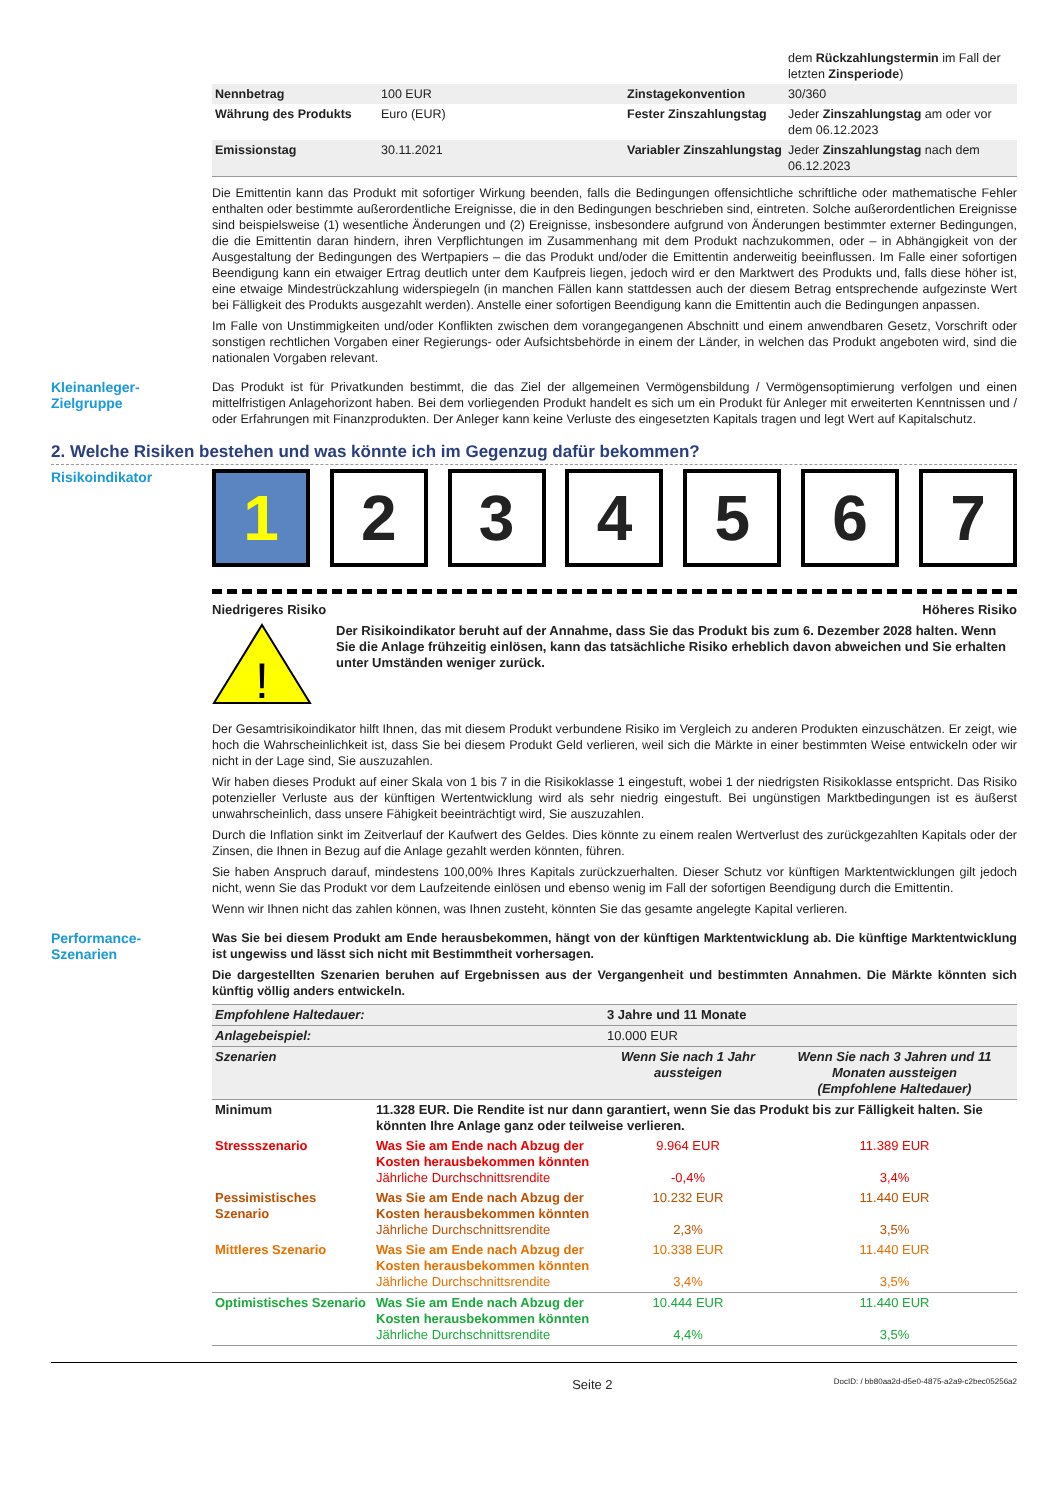| | | | dem Rückzahlungstermin im Fall der letzten Zinsperiode ) |
| Nennbetrag | 100 EUR | Zinstagekonvention | 30/360 |
| Währung des Produkts | Euro (EUR) | Fester Zinszahlungstag | Jeder Zinszahlungstag am oder vor dem 06.12.2023 |
| Emissionstag | 30.11.2021 | Variabler Zinszahlungstag | Jeder Zinszahlungstag nach dem 06.12.2023 |
Die Emittentin kann das Produkt mit sofortiger Wirkung beenden, falls die Bedingungen offensichtliche schriftliche oder mathematische Fehler enthalten oder bestimmte außerordentliche Ereignisse, die in den Bedingungen beschrieben sind, eintreten. Solche außerordentlichen Ereignisse sind beispielsweise (1) wesentliche Änderungen und (2) Ereignisse, insbesondere aufgrund von Änderungen bestimmter externer Bedingungen, die die Emittentin daran hindern, ihren Verpflichtungen im Zusammenhang mit dem Produkt nachzukommen, oder – in Abhängigkeit von der Ausgestaltung der Bedingungen des Wertpapiers – die das Produkt und/oder die Emittentin anderweitig beeinflussen. Im Falle einer sofortigen Beendigung kann ein etwaiger Ertrag deutlich unter dem Kaufpreis liegen, jedoch wird er den Marktwert des Produkts und, falls diese höher ist, eine etwaige Mindestrückzahlung widerspiegeln (in manchen Fällen kann stattdessen auch der diesem Betrag entsprechende aufgezinste Wert bei Fälligkeit des Produkts ausgezahlt werden). Anstelle einer sofortigen Beendigung kann die Emittentin auch die Bedingungen anpassen.
Im Falle von Unstimmigkeiten und/oder Konflikten zwischen dem vorangegangenen Abschnitt und einem anwendbaren Gesetz, Vorschrift oder sonstigen rechtlichen Vorgaben einer Regierungs- oder Aufsichtsbehörde in einem der Länder, in welchen das Produkt angeboten wird, sind die nationalen Vorgaben relevant.
Kleinanleger-
Zielgruppe
Das Produkt ist für Privatkunden bestimmt, die das Ziel der allgemeinen Vermögensbildung / Vermögensoptimierung verfolgen und einen mittelfristigen Anlagehorizont haben. Bei dem vorliegenden Produkt handelt es sich um ein Produkt für Anleger mit erweiterten Kenntnissen und / oder Erfahrungen mit Finanzprodukten. Der Anleger kann keine Verluste des eingesetzten Kapitals tragen und legt Wert auf Kapitalschutz.
2. Welche Risiken bestehen und was könnte ich im Gegenzug dafür bekommen?
Risikoindikator
1 2 3 4 5 6 7
Niedrigeres Risiko Höheres Risiko
!
Der Risikoindikator beruht auf der Annahme, dass Sie das Produkt bis zum 6. Dezember 2028 halten. Wenn Sie die Anlage frühzeitig einlösen, kann das tatsächliche Risiko erheblich davon abweichen und Sie erhalten unter Umständen weniger zurück.
Der Gesamtrisikoindikator hilft Ihnen, das mit diesem Produkt verbundene Risiko im Vergleich zu anderen Produkten einzuschätzen. Er zeigt, wie hoch die Wahrscheinlichkeit ist, dass Sie bei diesem Produkt Geld verlieren, weil sich die Märkte in einer bestimmten Weise entwickeln oder wir nicht in der Lage sind, Sie auszuzahlen.
Wir haben dieses Produkt auf einer Skala von 1 bis 7 in die Risikoklasse 1 eingestuft, wobei 1 der niedrigsten Risikoklasse entspricht. Das Risiko potenzieller Verluste aus der künftigen Wertentwicklung wird als sehr niedrig eingestuft. Bei ungünstigen Marktbedingungen ist es äußerst unwahrscheinlich, dass unsere Fähigkeit beeinträchtigt wird, Sie auszuzahlen.
Durch die Inflation sinkt im Zeitverlauf der Kaufwert des Geldes. Dies könnte zu einem realen Wertverlust des zurückgezahlten Kapitals oder der Zinsen, die Ihnen in Bezug auf die Anlage gezahlt werden könnten, führen.
Sie haben Anspruch darauf, mindestens 100,00% Ihres Kapitals zurückzuerhalten. Dieser Schutz vor künftigen Marktentwicklungen gilt jedoch nicht, wenn Sie das Produkt vor dem Laufzeitende einlösen und ebenso wenig im Fall der sofortigen Beendigung durch die Emittentin.
Wenn wir Ihnen nicht das zahlen können, was Ihnen zusteht, könnten Sie das gesamte angelegte Kapital verlieren.
Performance-
Szenarien
Was Sie bei diesem Produkt am Ende herausbekommen, hängt von der künftigen Marktentwicklung ab. Die künftige Marktentwicklung ist ungewiss und lässt sich nicht mit Bestimmtheit vorhersagen.
Die dargestellten Szenarien beruhen auf Ergebnissen aus der Vergangenheit und bestimmten Annahmen. Die Märkte könnten sich künftig völlig anders entwickeln.
| Empfohlene Haltedauer: | | 3 Jahre und 11 Monate | |
| Anlagebeispiel: | | 10.000 EUR | |
| Szenarien | | Wenn Sie nach 1 Jahr aussteigen | Wenn Sie nach 3 Jahren und 11 Monaten aussteigen (Empfohlene Haltedauer) |
| Minimum | 11.328 EUR. Die Rendite ist nur dann garantiert, wenn Sie das Produkt bis zur Fälligkeit halten. Sie könnten Ihre Anlage ganz oder teilweise verlieren. | | |
| Stressszenario | Was Sie am Ende nach Abzug der Kosten herausbekommen könnten Jährliche Durchschnittsrendite | 9.964 EUR -0,4% | 11.389 EUR 3,4% |
| Pessimistisches Szenario | Was Sie am Ende nach Abzug der Kosten herausbekommen könnten Jährliche Durchschnittsrendite | 10.232 EUR 2,3% | 11.440 EUR 3,5% |
| Mittleres Szenario | Was Sie am Ende nach Abzug der Kosten herausbekommen könnten Jährliche Durchschnittsrendite | 10.338 EUR 3,4% | 11.440 EUR 3,5% |
| Optimistisches Szenario | Was Sie am Ende nach Abzug der Kosten herausbekommen könnten Jährliche Durchschnittsrendite | 10.444 EUR 4,4% | 11.440 EUR 3,5% |
Seite 2 DocID: / bb80aa2d-d5e0-4875-a2a9-c2bec05256a2